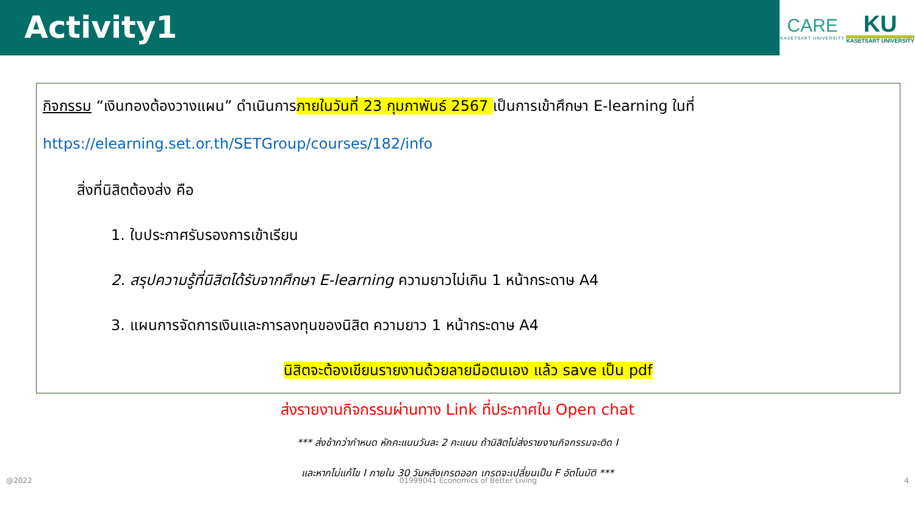Activity1
CARE
KASETSART UNIVERSITY
KU
KASETSART UNIVERSITY
กิจกรรม “เงินทองต้องวางแผน” ดำเนินการภายในวันที่ 23 กุมภาพันธ์ 2567 เป็นการเข้าศึกษา E-learning ในที่
https://elearning.set.or.th/SETGroup/courses/182/info
สิ่งที่นิสิตต้องส่ง คือ
1. ใบประกาศรับรองการเข้าเรียน
2. สรุปความรู้ที่นิสิตได้รับจากศึกษา E-learning ความยาวไม่เกิน 1 หน้ากระดาษ A4
3. แผนการจัดการเงินและการลงทุนของนิสิต ความยาว 1 หน้ากระดาษ A4
นิสิตจะต้องเขียนรายงานด้วยลายมือตนเอง แล้ว save เป็น pdf
ส่งรายงานกิจกรรมผ่านทาง Link ที่ประกาศใน Open chat
*** ส่งช้ากว่ากำหนด หักคะแนนวันละ 2 คะแนน ถ้านิสิตไม่ส่งรายงานกิจกรรมจะติด I
และหากไม่แก้ไข I ภายใน 30 วันหลังเกรดออก เกรดจะเปลี่ยนเป็น F อัตโนมัติ ***
@2022 01999041 Economics of Better Living 4